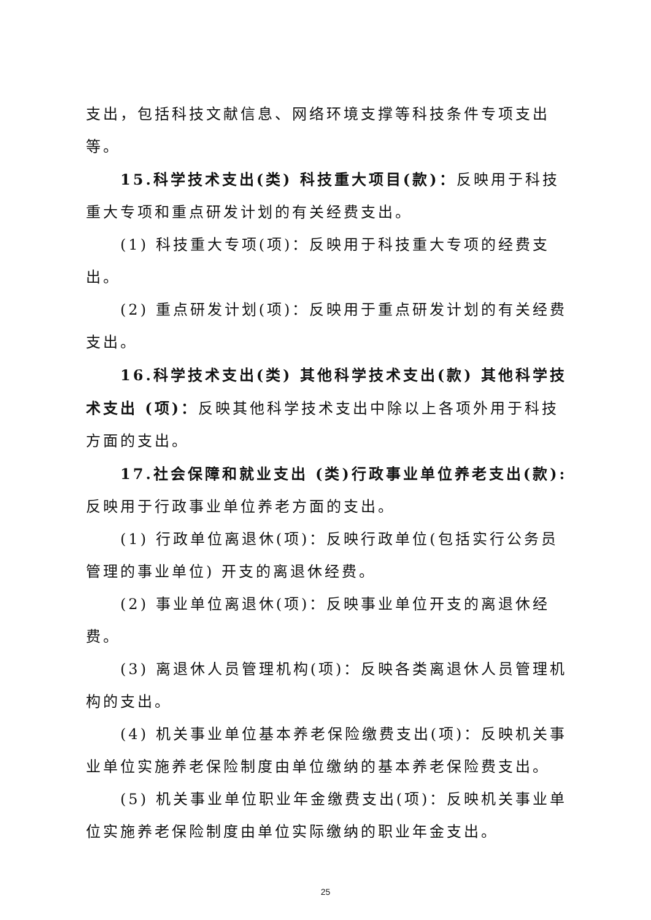支出，包括科技文献信息、网络环境支撑等科技条件专项支出等。
15.科学技术支出(类) 科技重大项目(款)：反映用于科技重大专项和重点研发计划的有关经费支出。
(1) 科技重大专项(项)：反映用于科技重大专项的经费支出。
(2) 重点研发计划(项)：反映用于重点研发计划的有关经费支出。
16.科学技术支出(类) 其他科学技术支出(款) 其他科学技术支出 (项)：反映其他科学技术支出中除以上各项外用于科技方面的支出。
17.社会保障和就业支出 (类)行政事业单位养老支出(款): 反映用于行政事业单位养老方面的支出。
(1) 行政单位离退休(项)：反映行政单位(包括实行公务员管理的事业单位) 开支的离退休经费。
(2) 事业单位离退休(项)：反映事业单位开支的离退休经费。
(3) 离退休人员管理机构(项)：反映各类离退休人员管理机构的支出。
(4) 机关事业单位基本养老保险缴费支出(项)：反映机关事业单位实施养老保险制度由单位缴纳的基本养老保险费支出。
(5) 机关事业单位职业年金缴费支出(项)：反映机关事业单位实施养老保险制度由单位实际缴纳的职业年金支出。
25